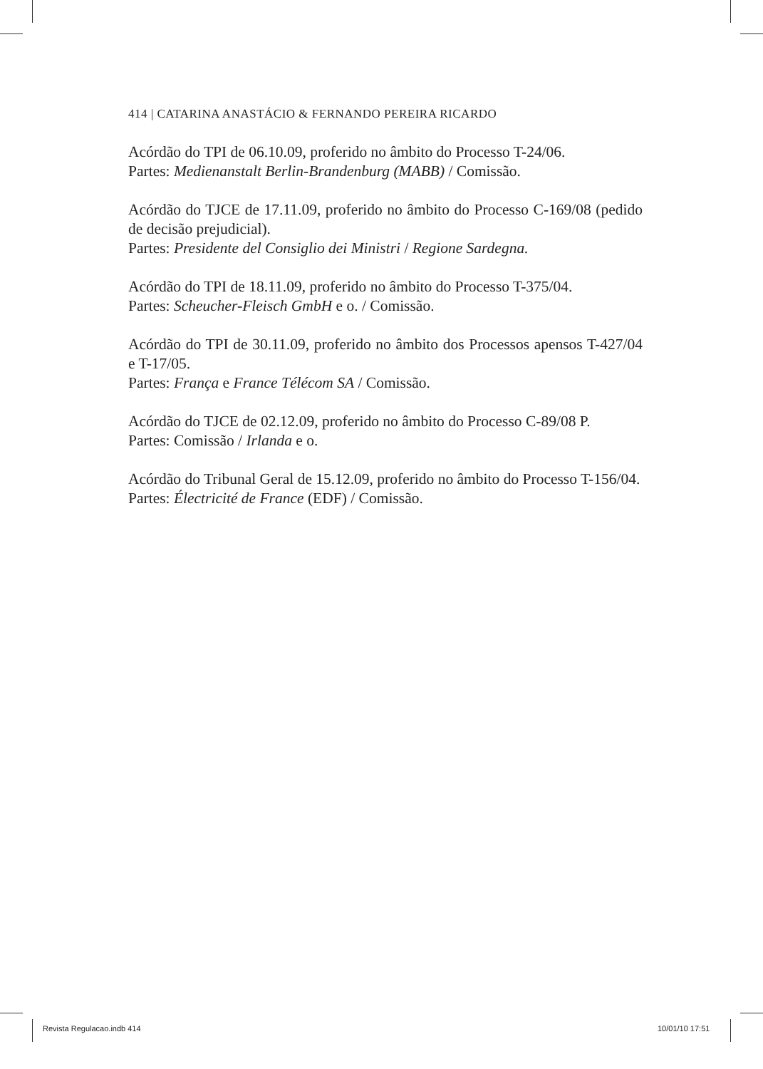414 | CATARINA ANASTÁCIO & FERNANDO PEREIRA RICARDO
Acórdão do TPI de 06.10.09, proferido no âmbito do Processo T-24/06.
Partes: Medienanstalt Berlin-Brandenburg (MABB) / Comissão.
Acórdão do TJCE de 17.11.09, proferido no âmbito do Processo C-169/08 (pedido de decisão prejudicial).
Partes: Presidente del Consiglio dei Ministri / Regione Sardegna.
Acórdão do TPI de 18.11.09, proferido no âmbito do Processo T-375/04.
Partes: Scheucher-Fleisch GmbH e o. / Comissão.
Acórdão do TPI de 30.11.09, proferido no âmbito dos Processos apensos T-427/04 e T-17/05.
Partes: França e France Télécom SA / Comissão.
Acórdão do TJCE de 02.12.09, proferido no âmbito do Processo C-89/08 P.
Partes: Comissão / Irlanda e o.
Acórdão do Tribunal Geral de 15.12.09, proferido no âmbito do Processo T-156/04.
Partes: Électricité de France (EDF) / Comissão.
Revista Regulacao.indb 414 10/01/10 17:51